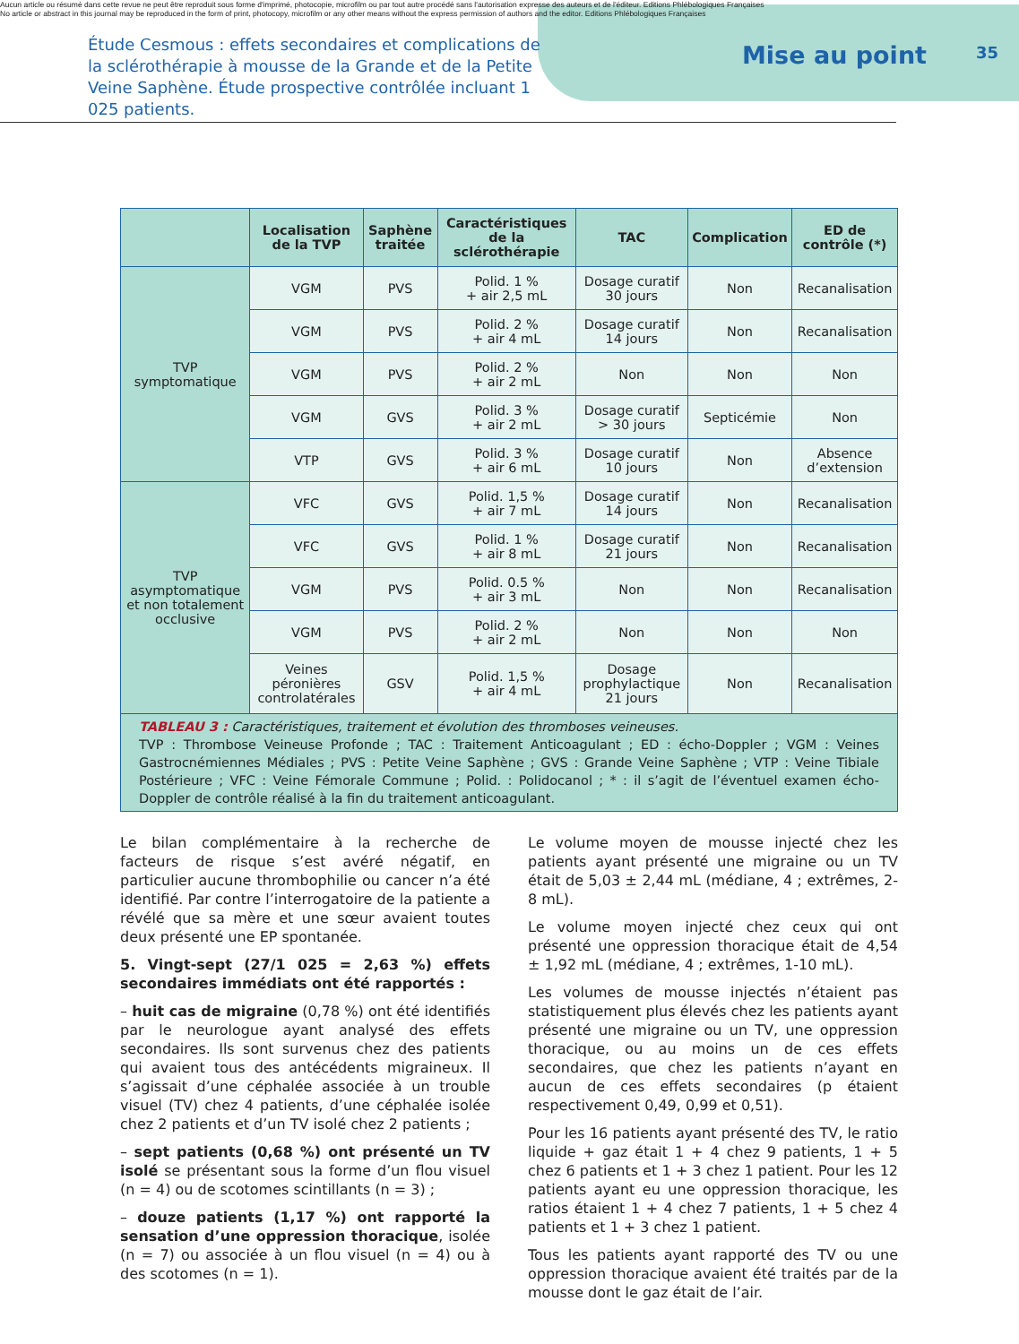Aucun article ou résumé dans cette revue ne peut être reproduit sous forme d'imprimé, photocopie, microfilm ou par tout autre procédé sans l'autorisation expresse des auteurs et de l'éditeur. Editions Phlébologiques Françaises
No article or abstract in this journal may be reproduced in the form of print, photocopy, microfilm or any other means without the express permission of authors and the editor. Editions Phlébologiques Françaises
Étude Cesmous : effets secondaires et complications de la sclérothérapie à mousse de la Grande et de la Petite Veine Saphène. Étude prospective contrôlée incluant 1 025 patients.
Mise au point
35
| | Localisation de la TVP | Saphène traitée | Caractéristiques de la sclérothérapie | TAC | Complication | ED de contrôle (*) |
| --- | --- | --- | --- | --- | --- | --- |
| TVP symptomatique | VGM | PVS | Polid. 1 % + air 2,5 mL | Dosage curatif 30 jours | Non | Recanalisation |
| | VGM | PVS | Polid. 2 % + air 4 mL | Dosage curatif 14 jours | Non | Recanalisation |
| | VGM | PVS | Polid. 2 % + air 2 mL | Non | Non | Non |
| | VGM | GVS | Polid. 3 % + air 2 mL | Dosage curatif > 30 jours | Septicémie | Non |
| | VTP | GVS | Polid. 3 % + air 6 mL | Dosage curatif 10 jours | Non | Absence d’extension |
| TVP asymptomatique et non totalement occlusive | VFC | GVS | Polid. 1,5 % + air 7 mL | Dosage curatif 14 jours | Non | Recanalisation |
| | VFC | GVS | Polid. 1 % + air 8 mL | Dosage curatif 21 jours | Non | Recanalisation |
| | VGM | PVS | Polid. 0.5 % + air 3 mL | Non | Non | Recanalisation |
| | VGM | PVS | Polid. 2 % + air 2 mL | Non | Non | Non |
| | Veines péronières controlatérales | GSV | Polid. 1,5 % + air 4 mL | Dosage prophylactique 21 jours | Non | Recanalisation |
| TABLEAU 3 : Caractéristiques, traitement et évolution des thromboses veineuses. TVP : Thrombose Veineuse Profonde ; TAC : Traitement Anticoagulant ; ED : écho-Doppler ; VGM : Veines Gastrocnémiennes Médiales ; PVS : Petite Veine Saphène ; GVS : Grande Veine Saphène ; VTP : Veine Tibiale Postérieure ; VFC : Veine Fémorale Commune ; Polid. : Polidocanol ; * : il s’agit de l’éventuel examen écho-Doppler de contrôle réalisé à la fin du traitement anticoagulant. | | | | | | |
Le bilan complémentaire à la recherche de facteurs de risque s’est avéré négatif, en particulier aucune thrombophilie ou cancer n’a été identifié. Par contre l’interrogatoire de la patiente a révélé que sa mère et une sœur avaient toutes deux présenté une EP spontanée.
5. Vingt-sept (27/1 025 = 2,63 %) effets secondaires immédiats ont été rapportés :
– huit cas de migraine (0,78 %) ont été identifiés par le neurologue ayant analysé des effets secondaires. Ils sont survenus chez des patients qui avaient tous des antécédents migraineux. Il s’agissait d’une céphalée associée à un trouble visuel (TV) chez 4 patients, d’une céphalée isolée chez 2 patients et d’un TV isolé chez 2 patients ;
– sept patients (0,68 %) ont présenté un TV isolé se présentant sous la forme d’un flou visuel (n = 4) ou de scotomes scintillants (n = 3) ;
– douze patients (1,17 %) ont rapporté la sensation d’une oppression thoracique, isolée (n = 7) ou associée à un flou visuel (n = 4) ou à des scotomes (n = 1).
Le volume moyen de mousse injecté chez les patients ayant présenté une migraine ou un TV était de 5,03 ± 2,44 mL (médiane, 4 ; extrêmes, 2-8 mL).
Le volume moyen injecté chez ceux qui ont présenté une oppression thoracique était de 4,54 ± 1,92 mL (médiane, 4 ; extrêmes, 1-10 mL).
Les volumes de mousse injectés n’étaient pas statistiquement plus élevés chez les patients ayant présenté une migraine ou un TV, une oppression thoracique, ou au moins un de ces effets secondaires, que chez les patients n’ayant en aucun de ces effets secondaires (p étaient respectivement 0,49, 0,99 et 0,51).
Pour les 16 patients ayant présenté des TV, le ratio liquide + gaz était 1 + 4 chez 9 patients, 1 + 5 chez 6 patients et 1 + 3 chez 1 patient. Pour les 12 patients ayant eu une oppression thoracique, les ratios étaient 1 + 4 chez 7 patients, 1 + 5 chez 4 patients et 1 + 3 chez 1 patient.
Tous les patients ayant rapporté des TV ou une oppression thoracique avaient été traités par de la mousse dont le gaz était de l’air.